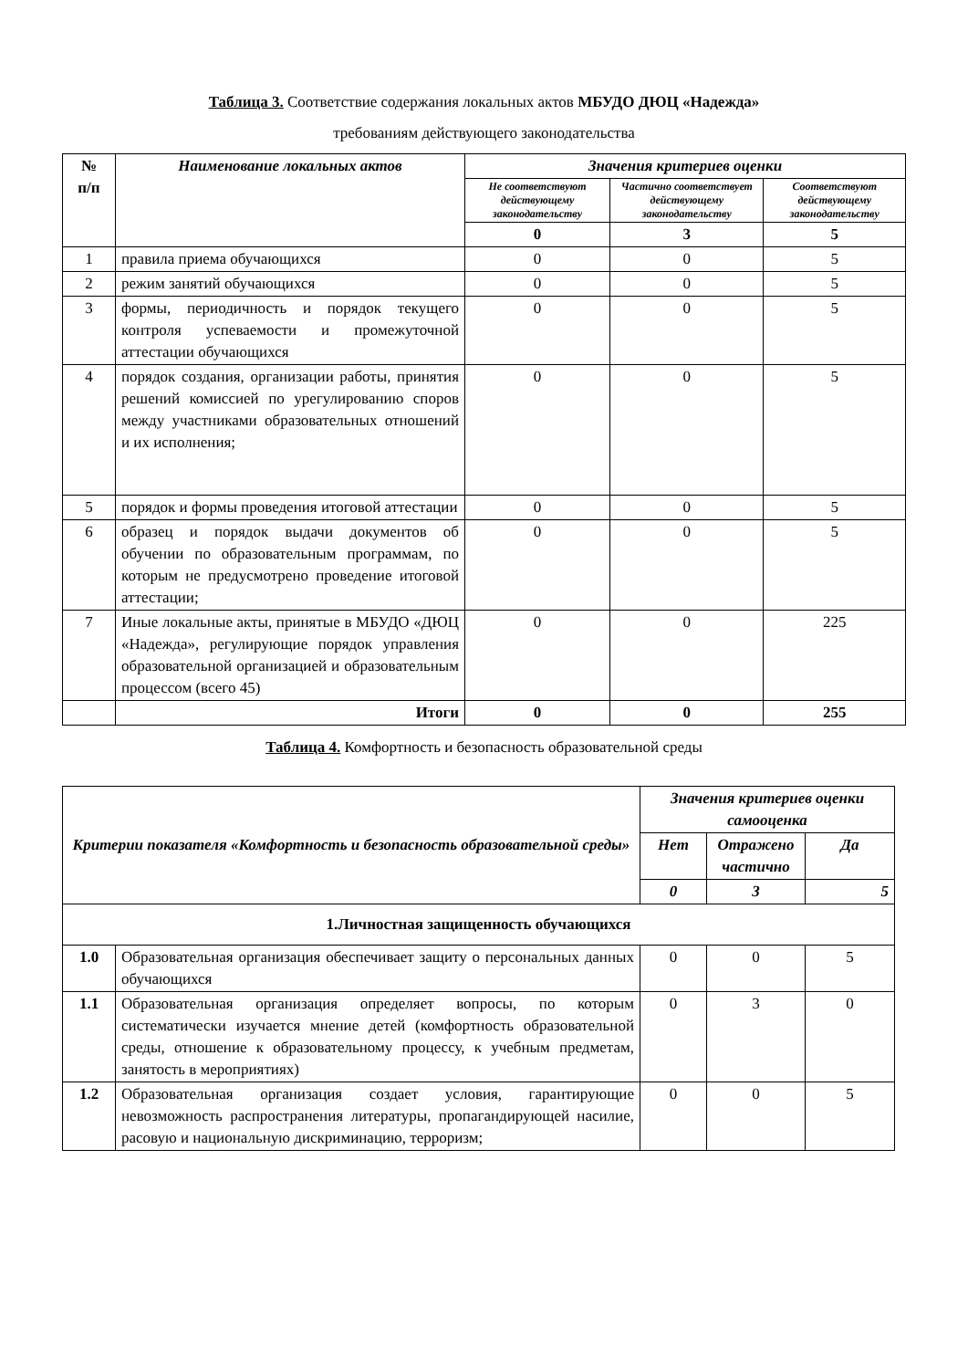Таблица 3. Соответствие содержания локальных актов МБУДО ДЮЦ «Надежда»
требованиям действующего законодательства
| № п/п | Наименование локальных актов | Значения критериев оценки | | |
| --- | --- | --- | --- | --- |
| | | Не соответствуют действующему законодательству | Частично соответствует действующему законодательству | Соответствуют действующему законодательству |
| | | 0 | 3 | 5 |
| 1 | правила приема обучающихся | 0 | 0 | 5 |
| 2 | режим занятий обучающихся | 0 | 0 | 5 |
| 3 | формы, периодичность и порядок текущего контроля успеваемости и промежуточной аттестации обучающихся | 0 | 0 | 5 |
| 4 | порядок создания, организации работы, принятия решений комиссией по урегулированию споров между участниками образовательных отношений и их исполнения; | 0 | 0 | 5 |
| 5 | порядок и формы проведения итоговой аттестации | 0 | 0 | 5 |
| 6 | образец и порядок выдачи документов об обучении по образовательным программам, по которым не предусмотрено проведение итоговой аттестации; | 0 | 0 | 5 |
| 7 | Иные локальные акты, принятые в МБУДО «ДЮЦ «Надежда», регулирующие порядок управления образовательной организацией и образовательным процессом (всего 45) | 0 | 0 | 225 |
| | Итоги | 0 | 0 | 255 |
Таблица 4. Комфортность и безопасность образовательной среды
| Критерии показателя «Комфортность и безопасность образовательной среды» | | Значения критериев оценки самооценка | | |
| --- | --- | --- | --- | --- |
| | | Нет | Отражено частично | Да |
| | | 0 | 3 | 5 |
| 1.Личностная защищенность обучающихся | | | | |
| 1.0 | Образовательная организация обеспечивает защиту о персональных данных обучающихся | 0 | 0 | 5 |
| 1.1 | Образовательная организация определяет вопросы, по которым систематически изучается мнение детей (комфортность образовательной среды, отношение к образовательному процессу, к учебным предметам, занятость в мероприятиях) | 0 | 3 | 0 |
| 1.2 | Образовательная организация создает условия, гарантирующие невозможность распространения литературы, пропагандирующей насилие, расовую и национальную дискриминацию, терроризм; | 0 | 0 | 5 |